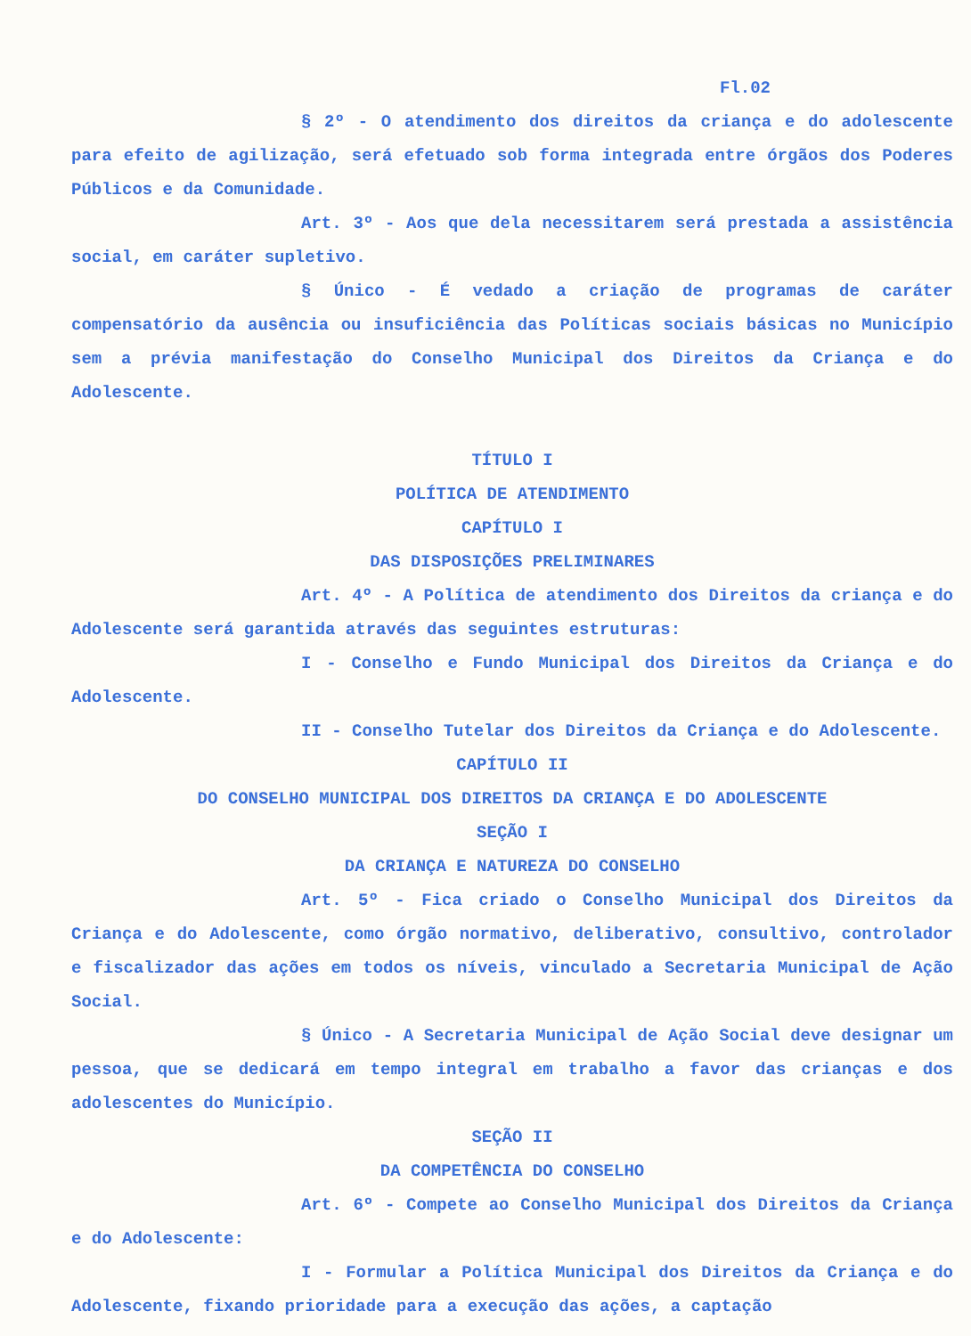Fl.02
§ 2º - O atendimento dos direitos da criança e do adolescente para efeito de agilização, será efetuado sob forma integrada entre órgãos dos Poderes Públicos e da Comunidade.
Art. 3º - Aos que dela necessitarem será prestada a assistência social, em caráter supletivo.
§ Único - É vedado a criação de programas de caráter compensatório da ausência ou insuficiência das Políticas sociais básicas no Município sem a prévia manifestação do Conselho Municipal dos Direitos da Criança e do Adolescente.
TÍTULO I
POLÍTICA DE ATENDIMENTO
CAPÍTULO I
DAS DISPOSIÇÕES PRELIMINARES
Art. 4º - A Política de atendimento dos Direitos da criança e do Adolescente será garantida através das seguintes estruturas:
I - Conselho e Fundo Municipal dos Direitos da Criança e do Adolescente.
II - Conselho Tutelar dos Direitos da Criança e do Adolescente.
CAPÍTULO II
DO CONSELHO MUNICIPAL DOS DIREITOS DA CRIANÇA E DO ADOLESCENTE
SEÇÃO I
DA CRIANÇA E NATUREZA DO CONSELHO
Art. 5º - Fica criado o Conselho Municipal dos Direitos da Criança e do Adolescente, como órgão normativo, deliberativo, consultivo, controlador e fiscalizador das ações em todos os níveis, vinculado a Secretaria Municipal de Ação Social.
§ Único - A Secretaria Municipal de Ação Social deve designar um pessoa, que se dedicará em tempo integral em trabalho a favor das crianças e dos adolescentes do Município.
SEÇÃO II
DA COMPETÊNCIA DO CONSELHO
Art. 6º - Compete ao Conselho Municipal dos Direitos da Criança e do Adolescente:
I - Formular a Política Municipal dos Direitos da Criança e do Adolescente, fixando prioridade para a execução das ações, a captação